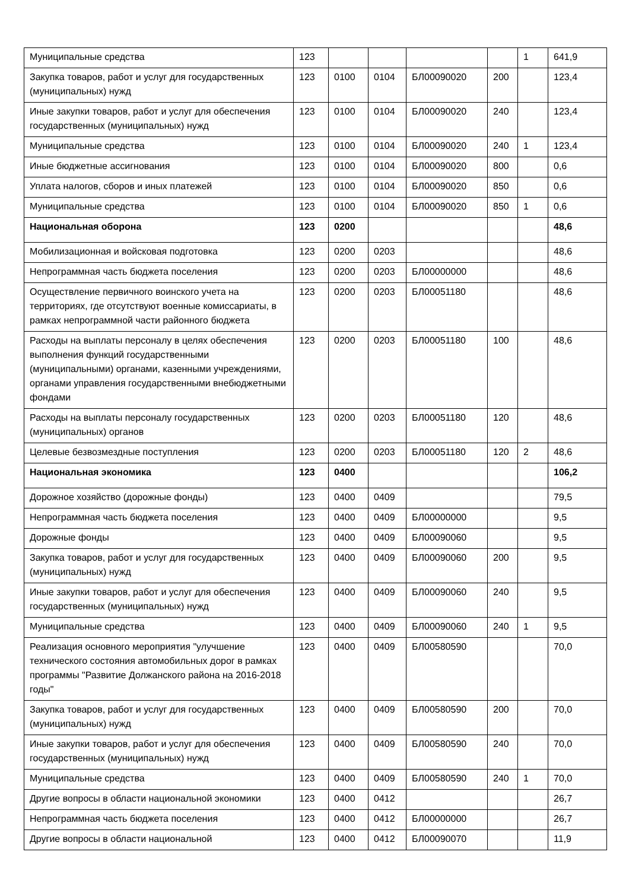| Муниципальные средства | 123 | | | | | 1 | 641,9 |
| Закупка товаров, работ и услуг для государственных (муниципальных) нужд | 123 | 0100 | 0104 | БЛ00090020 | 200 | | 123,4 |
| Иные закупки товаров, работ и услуг для обеспечения государственных (муниципальных) нужд | 123 | 0100 | 0104 | БЛ00090020 | 240 | | 123,4 |
| Муниципальные средства | 123 | 0100 | 0104 | БЛ00090020 | 240 | 1 | 123,4 |
| Иные бюджетные ассигнования | 123 | 0100 | 0104 | БЛ00090020 | 800 | | 0,6 |
| Уплата налогов, сборов и иных платежей | 123 | 0100 | 0104 | БЛ00090020 | 850 | | 0,6 |
| Муниципальные средства | 123 | 0100 | 0104 | БЛ00090020 | 850 | 1 | 0,6 |
| Национальная оборона | 123 | 0200 | | | | | 48,6 |
| Мобилизационная и войсковая подготовка | 123 | 0200 | 0203 | | | | 48,6 |
| Непрограммная часть бюджета поселения | 123 | 0200 | 0203 | БЛ00000000 | | | 48,6 |
| Осуществление первичного воинского учета на территориях, где отсутствуют военные комиссариаты, в рамках непрограммной части районного бюджета | 123 | 0200 | 0203 | БЛ00051180 | | | 48,6 |
| Расходы на выплаты персоналу в целях обеспечения выполнения функций государственными (муниципальными) органами, казенными учреждениями, органами управления государственными внебюджетными фондами | 123 | 0200 | 0203 | БЛ00051180 | 100 | | 48,6 |
| Расходы на выплаты персоналу государственных (муниципальных) органов | 123 | 0200 | 0203 | БЛ00051180 | 120 | | 48,6 |
| Целевые безвозмездные поступления | 123 | 0200 | 0203 | БЛ00051180 | 120 | 2 | 48,6 |
| Национальная экономика | 123 | 0400 | | | | | 106,2 |
| Дорожное хозяйство (дорожные фонды) | 123 | 0400 | 0409 | | | | 79,5 |
| Непрограммная часть бюджета поселения | 123 | 0400 | 0409 | БЛ00000000 | | | 9,5 |
| Дорожные фонды | 123 | 0400 | 0409 | БЛ00090060 | | | 9,5 |
| Закупка товаров, работ и услуг для государственных (муниципальных) нужд | 123 | 0400 | 0409 | БЛ00090060 | 200 | | 9,5 |
| Иные закупки товаров, работ и услуг для обеспечения государственных (муниципальных) нужд | 123 | 0400 | 0409 | БЛ00090060 | 240 | | 9,5 |
| Муниципальные средства | 123 | 0400 | 0409 | БЛ00090060 | 240 | 1 | 9,5 |
| Реализация основного мероприятия "улучшение технического состояния автомобильных дорог в рамках программы "Развитие Должанского района на 2016-2018 годы" | 123 | 0400 | 0409 | БЛ00580590 | | | 70,0 |
| Закупка товаров, работ и услуг для государственных (муниципальных) нужд | 123 | 0400 | 0409 | БЛ00580590 | 200 | | 70,0 |
| Иные закупки товаров, работ и услуг для обеспечения государственных (муниципальных) нужд | 123 | 0400 | 0409 | БЛ00580590 | 240 | | 70,0 |
| Муниципальные средства | 123 | 0400 | 0409 | БЛ00580590 | 240 | 1 | 70,0 |
| Другие вопросы в области национальной экономики | 123 | 0400 | 0412 | | | | 26,7 |
| Непрограммная часть бюджета поселения | 123 | 0400 | 0412 | БЛ00000000 | | | 26,7 |
| Другие вопросы в области национальной | 123 | 0400 | 0412 | БЛ00090070 | | | 11,9 |